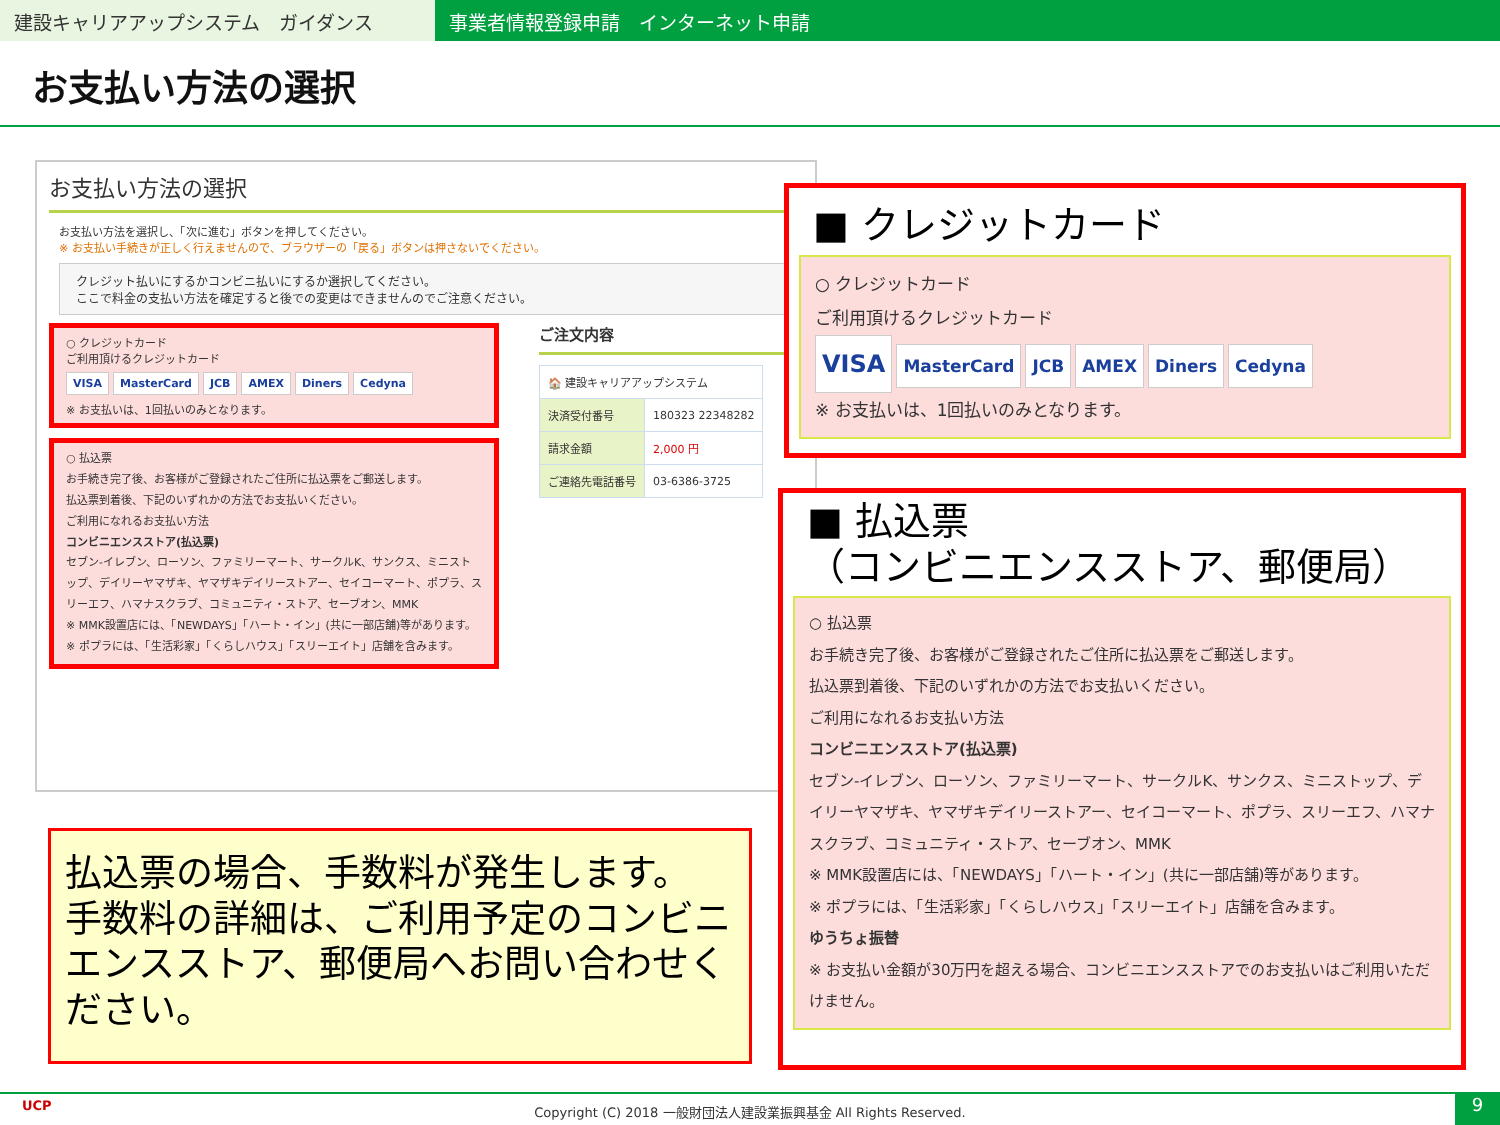建設キャリアアップシステム　ガイダンス 事業者情報登録申請　インターネット申請
お支払い方法の選択
お支払い方法の選択
お支払い方法を選択し、「次に進む」ボタンを押してください。
※ お支払い手続きが正しく行えませんので、ブラウザーの「戻る」ボタンは押さないでください。
クレジット払いにするかコンビニ払いにするか選択してください。
ここで料金の支払い方法を確定すると後での変更はできませんのでご注意ください。
○ クレジットカード
ご利用頂けるクレジットカード
VISA MasterCard JCB AMEX Diners Cedyna
※ お支払いは、1回払いのみとなります。
○ 払込票
お手続き完了後、お客様がご登録されたご住所に払込票をご郵送します。
払込票到着後、下記のいずれかの方法でお支払いください。
ご利用になれるお支払い方法
コンビニエンスストア(払込票)
セブン-イレブン、ローソン、ファミリーマート、サークルK、サンクス、ミニストップ、デイリーヤマザキ、ヤマザキデイリーストアー、セイコーマート、ポプラ、スリーエフ、ハマナスクラブ、コミュニティ・ストア、セーブオン、MMK
※ MMK設置店には、「NEWDAYS」「ハート・イン」(共に一部店舗)等があります。
※ ポプラには、「生活彩家」「くらしハウス」「スリーエイト」店舗を含みます。
ご注文内容
| 🏠 建設キャリアアップシステム | |
| 決済受付番号 | 180323 22348282 |
| 請求金額 | 2,000 円 |
| ご連絡先電話番号 | 03-6386-3725 |
■ クレジットカード
○ クレジットカード
ご利用頂けるクレジットカード
VISA MasterCard JCB AMEX Diners Cedyna
※ お支払いは、1回払いのみとなります。
■ 払込票
（コンビニエンスストア、郵便局）
○ 払込票
お手続き完了後、お客様がご登録されたご住所に払込票をご郵送します。
払込票到着後、下記のいずれかの方法でお支払いください。
ご利用になれるお支払い方法
コンビニエンスストア(払込票)
セブン-イレブン、ローソン、ファミリーマート、サークルK、サンクス、ミニストップ、デイリーヤマザキ、ヤマザキデイリーストアー、セイコーマート、ポプラ、スリーエフ、ハマナスクラブ、コミュニティ・ストア、セーブオン、MMK
※ MMK設置店には、「NEWDAYS」「ハート・イン」(共に一部店舗)等があります。
※ ポプラには、「生活彩家」「くらしハウス」「スリーエイト」店舗を含みます。
ゆうちょ振替
※ お支払い金額が30万円を超える場合、コンビニエンスストアでのお支払いはご利用いただけません。
払込票の場合、手数料が発生します。
手数料の詳細は、ご利用予定のコンビニエンスストア、郵便局へお問い合わせください。
UCP Copyright (C) 2018 一般財団法人建設業振興基金 All Rights Reserved.
9